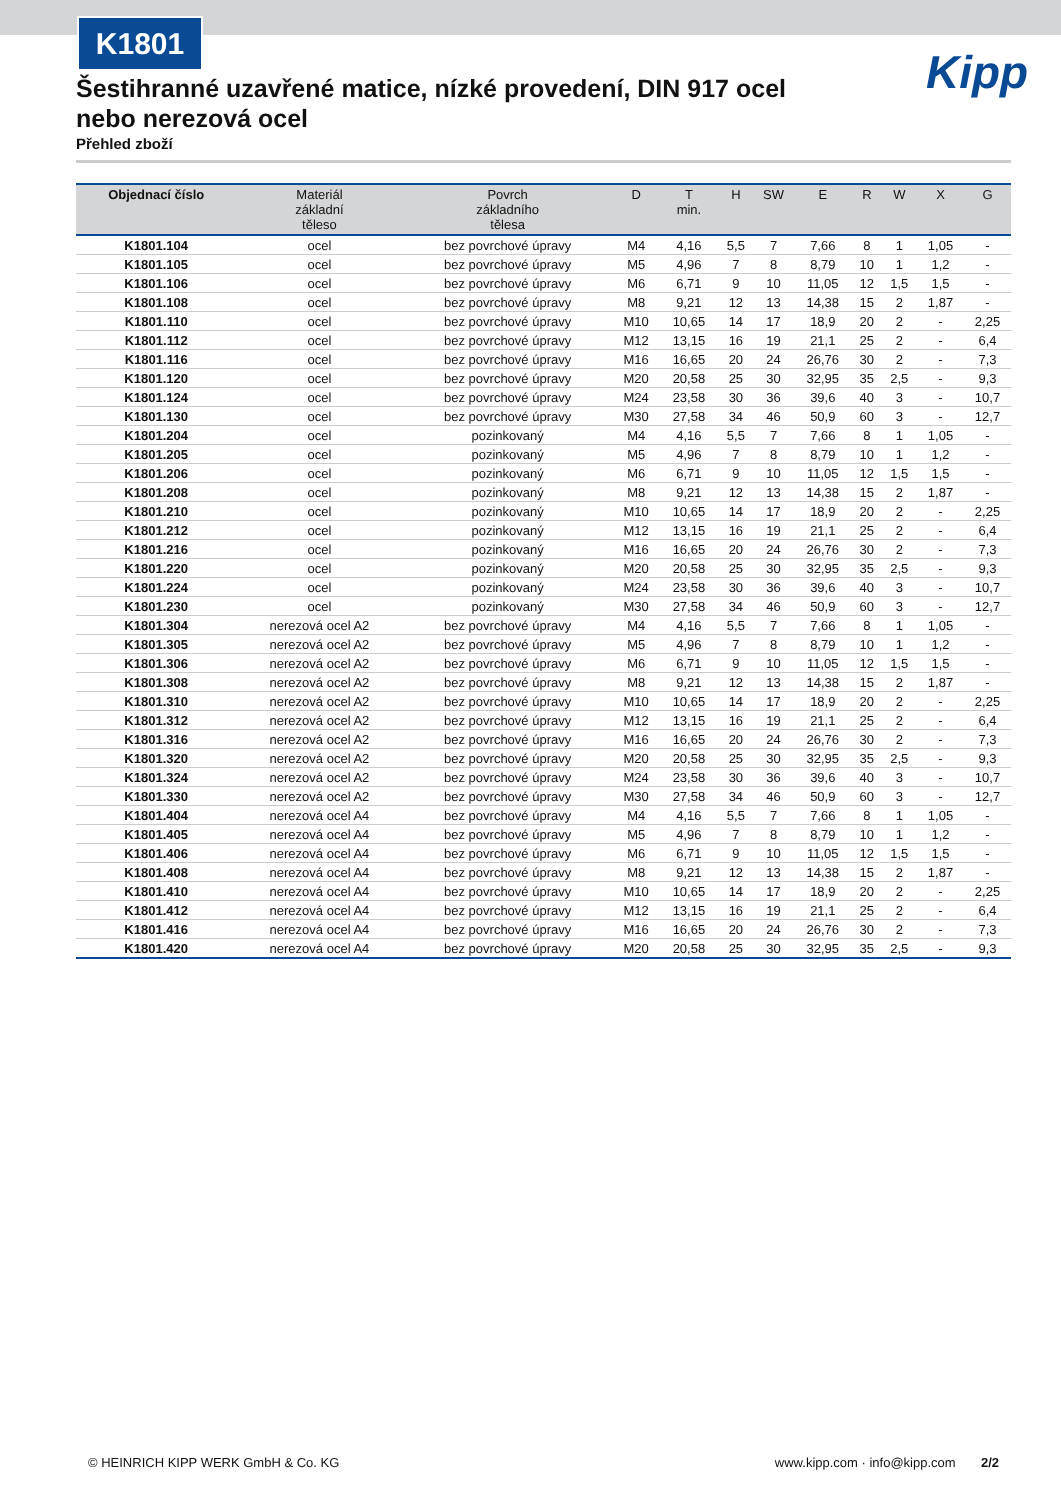K1801
Kipp
Šestihranné uzavřené matice, nízké provedení, DIN 917 ocel nebo nerezová ocel
Přehled zboží
| Objednací číslo | Materiál základní těleso | Povrch základního tělesa | D | T min. | H | SW | E | R | W | X | G |
| --- | --- | --- | --- | --- | --- | --- | --- | --- | --- | --- | --- |
| K1801.104 | ocel | bez povrchové úpravy | M4 | 4,16 | 5,5 | 7 | 7,66 | 8 | 1 | 1,05 | - |
| K1801.105 | ocel | bez povrchové úpravy | M5 | 4,96 | 7 | 8 | 8,79 | 10 | 1 | 1,2 | - |
| K1801.106 | ocel | bez povrchové úpravy | M6 | 6,71 | 9 | 10 | 11,05 | 12 | 1,5 | 1,5 | - |
| K1801.108 | ocel | bez povrchové úpravy | M8 | 9,21 | 12 | 13 | 14,38 | 15 | 2 | 1,87 | - |
| K1801.110 | ocel | bez povrchové úpravy | M10 | 10,65 | 14 | 17 | 18,9 | 20 | 2 | - | 2,25 |
| K1801.112 | ocel | bez povrchové úpravy | M12 | 13,15 | 16 | 19 | 21,1 | 25 | 2 | - | 6,4 |
| K1801.116 | ocel | bez povrchové úpravy | M16 | 16,65 | 20 | 24 | 26,76 | 30 | 2 | - | 7,3 |
| K1801.120 | ocel | bez povrchové úpravy | M20 | 20,58 | 25 | 30 | 32,95 | 35 | 2,5 | - | 9,3 |
| K1801.124 | ocel | bez povrchové úpravy | M24 | 23,58 | 30 | 36 | 39,6 | 40 | 3 | - | 10,7 |
| K1801.130 | ocel | bez povrchové úpravy | M30 | 27,58 | 34 | 46 | 50,9 | 60 | 3 | - | 12,7 |
| K1801.204 | ocel | pozinkovaný | M4 | 4,16 | 5,5 | 7 | 7,66 | 8 | 1 | 1,05 | - |
| K1801.205 | ocel | pozinkovaný | M5 | 4,96 | 7 | 8 | 8,79 | 10 | 1 | 1,2 | - |
| K1801.206 | ocel | pozinkovaný | M6 | 6,71 | 9 | 10 | 11,05 | 12 | 1,5 | 1,5 | - |
| K1801.208 | ocel | pozinkovaný | M8 | 9,21 | 12 | 13 | 14,38 | 15 | 2 | 1,87 | - |
| K1801.210 | ocel | pozinkovaný | M10 | 10,65 | 14 | 17 | 18,9 | 20 | 2 | - | 2,25 |
| K1801.212 | ocel | pozinkovaný | M12 | 13,15 | 16 | 19 | 21,1 | 25 | 2 | - | 6,4 |
| K1801.216 | ocel | pozinkovaný | M16 | 16,65 | 20 | 24 | 26,76 | 30 | 2 | - | 7,3 |
| K1801.220 | ocel | pozinkovaný | M20 | 20,58 | 25 | 30 | 32,95 | 35 | 2,5 | - | 9,3 |
| K1801.224 | ocel | pozinkovaný | M24 | 23,58 | 30 | 36 | 39,6 | 40 | 3 | - | 10,7 |
| K1801.230 | ocel | pozinkovaný | M30 | 27,58 | 34 | 46 | 50,9 | 60 | 3 | - | 12,7 |
| K1801.304 | nerezová ocel A2 | bez povrchové úpravy | M4 | 4,16 | 5,5 | 7 | 7,66 | 8 | 1 | 1,05 | - |
| K1801.305 | nerezová ocel A2 | bez povrchové úpravy | M5 | 4,96 | 7 | 8 | 8,79 | 10 | 1 | 1,2 | - |
| K1801.306 | nerezová ocel A2 | bez povrchové úpravy | M6 | 6,71 | 9 | 10 | 11,05 | 12 | 1,5 | 1,5 | - |
| K1801.308 | nerezová ocel A2 | bez povrchové úpravy | M8 | 9,21 | 12 | 13 | 14,38 | 15 | 2 | 1,87 | - |
| K1801.310 | nerezová ocel A2 | bez povrchové úpravy | M10 | 10,65 | 14 | 17 | 18,9 | 20 | 2 | - | 2,25 |
| K1801.312 | nerezová ocel A2 | bez povrchové úpravy | M12 | 13,15 | 16 | 19 | 21,1 | 25 | 2 | - | 6,4 |
| K1801.316 | nerezová ocel A2 | bez povrchové úpravy | M16 | 16,65 | 20 | 24 | 26,76 | 30 | 2 | - | 7,3 |
| K1801.320 | nerezová ocel A2 | bez povrchové úpravy | M20 | 20,58 | 25 | 30 | 32,95 | 35 | 2,5 | - | 9,3 |
| K1801.324 | nerezová ocel A2 | bez povrchové úpravy | M24 | 23,58 | 30 | 36 | 39,6 | 40 | 3 | - | 10,7 |
| K1801.330 | nerezová ocel A2 | bez povrchové úpravy | M30 | 27,58 | 34 | 46 | 50,9 | 60 | 3 | - | 12,7 |
| K1801.404 | nerezová ocel A4 | bez povrchové úpravy | M4 | 4,16 | 5,5 | 7 | 7,66 | 8 | 1 | 1,05 | - |
| K1801.405 | nerezová ocel A4 | bez povrchové úpravy | M5 | 4,96 | 7 | 8 | 8,79 | 10 | 1 | 1,2 | - |
| K1801.406 | nerezová ocel A4 | bez povrchové úpravy | M6 | 6,71 | 9 | 10 | 11,05 | 12 | 1,5 | 1,5 | - |
| K1801.408 | nerezová ocel A4 | bez povrchové úpravy | M8 | 9,21 | 12 | 13 | 14,38 | 15 | 2 | 1,87 | - |
| K1801.410 | nerezová ocel A4 | bez povrchové úpravy | M10 | 10,65 | 14 | 17 | 18,9 | 20 | 2 | - | 2,25 |
| K1801.412 | nerezová ocel A4 | bez povrchové úpravy | M12 | 13,15 | 16 | 19 | 21,1 | 25 | 2 | - | 6,4 |
| K1801.416 | nerezová ocel A4 | bez povrchové úpravy | M16 | 16,65 | 20 | 24 | 26,76 | 30 | 2 | - | 7,3 |
| K1801.420 | nerezová ocel A4 | bez povrchové úpravy | M20 | 20,58 | 25 | 30 | 32,95 | 35 | 2,5 | - | 9,3 |
© HEINRICH KIPP WERK GmbH & Co. KG www.kipp.com · info@kipp.com 2/2